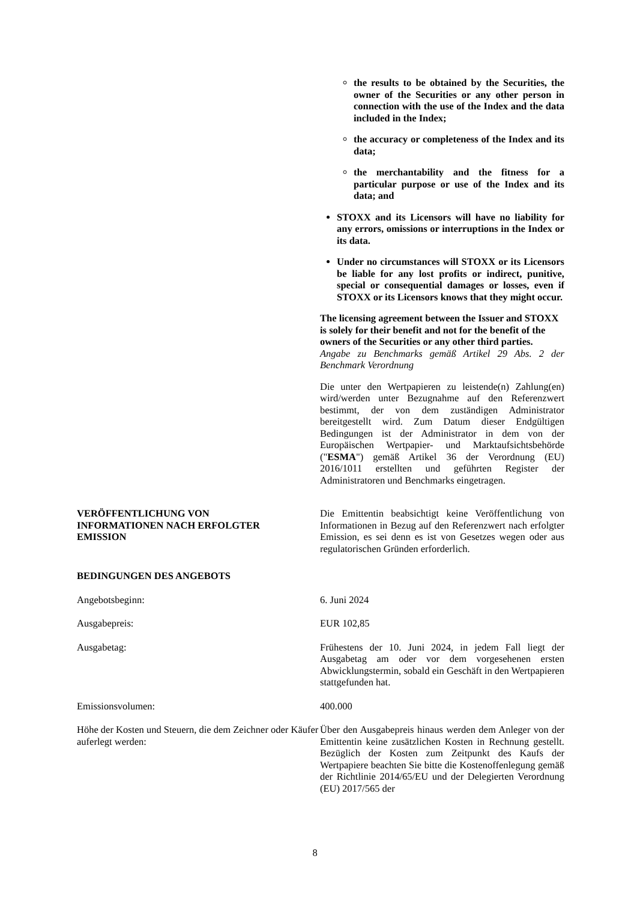the results to be obtained by the Securities, the owner of the Securities or any other person in connection with the use of the Index and the data included in the Index;
the accuracy or completeness of the Index and its data;
the merchantability and the fitness for a particular purpose or use of the Index and its data; and
STOXX and its Licensors will have no liability for any errors, omissions or interruptions in the Index or its data.
Under no circumstances will STOXX or its Licensors be liable for any lost profits or indirect, punitive, special or consequential damages or losses, even if STOXX or its Licensors knows that they might occur.
The licensing agreement between the Issuer and STOXX is solely for their benefit and not for the benefit of the owners of the Securities or any other third parties.
Angabe zu Benchmarks gemäß Artikel 29 Abs. 2 der Benchmark Verordnung
Die unter den Wertpapieren zu leistende(n) Zahlung(en) wird/werden unter Bezugnahme auf den Referenzwert bestimmt, der von dem zuständigen Administrator bereitgestellt wird. Zum Datum dieser Endgültigen Bedingungen ist der Administrator in dem von der Europäischen Wertpapier- und Marktaufsichtsbehörde ("ESMA") gemäß Artikel 36 der Verordnung (EU) 2016/1011 erstellten und geführten Register der Administratoren und Benchmarks eingetragen.
VERÖFFENTLICHUNG VON
INFORMATIONEN NACH ERFOLGTER
EMISSION
Die Emittentin beabsichtigt keine Veröffentlichung von Informationen in Bezug auf den Referenzwert nach erfolgter Emission, es sei denn es ist von Gesetzes wegen oder aus regulatorischen Gründen erforderlich.
BEDINGUNGEN DES ANGEBOTS
Angebotsbeginn: 6. Juni 2024
Ausgabepreis: EUR 102,85
Ausgabetag: Frühestens der 10. Juni 2024, in jedem Fall liegt der Ausgabetag am oder vor dem vorgesehenen ersten Abwicklungstermin, sobald ein Geschäft in den Wertpapieren stattgefunden hat.
Emissionsvolumen: 400.000
Höhe der Kosten und Steuern, die dem Zeichner oder Käufer auferlegt werden:
Über den Ausgabepreis hinaus werden dem Anleger von der Emittentin keine zusätzlichen Kosten in Rechnung gestellt. Bezüglich der Kosten zum Zeitpunkt des Kaufs der Wertpapiere beachten Sie bitte die Kostenoffenlegung gemäß der Richtlinie 2014/65/EU und der Delegierten Verordnung (EU) 2017/565 der
8